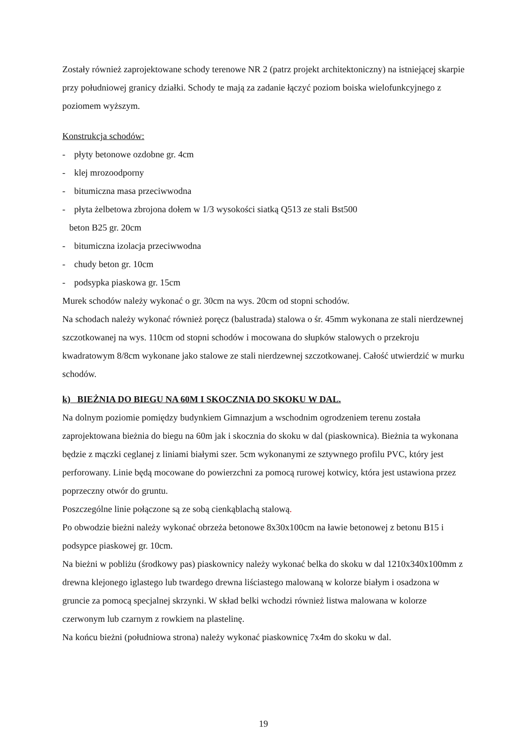Zostały również zaprojektowane schody terenowe NR 2 (patrz projekt architektoniczny) na istniejącej skarpie przy południowej granicy działki. Schody te mają za zadanie łączyć poziom boiska wielofunkcyjnego z poziomem wyższym.
Konstrukcja schodów:
- płyty betonowe ozdobne gr. 4cm
- klej mrozoodporny
- bitumiczna masa przeciwwodna
- płyta żelbetowa zbrojona dołem w 1/3 wysokości siatką Q513 ze stali Bst500
beton B25 gr. 20cm
- bitumiczna izolacja przeciwwodna
- chudy beton gr. 10cm
- podsypka piaskowa gr. 15cm
Murek schodów należy wykonać o gr. 30cm na wys. 20cm od stopni schodów.
Na schodach należy wykonać również poręcz (balustrada) stalowa o śr. 45mm wykonana ze stali nierdzewnej szczotkowanej na wys. 110cm od stopni schodów i mocowana do słupków stalowych o przekroju kwadratowym 8/8cm wykonane jako stalowe ze stali nierdzewnej szczotkowanej. Całość utwierdzić w murku schodów.
k) BIEŻNIA DO BIEGU NA 60M I SKOCZNIA DO SKOKU W DAL.
Na dolnym poziomie pomiędzy budynkiem Gimnazjum a wschodnim ogrodzeniem terenu została zaprojektowana bieżnia do biegu na 60m jak i skocznia do skoku w dal (piaskownica). Bieżnia ta wykonana będzie z mączki ceglanej z liniami białymi szer. 5cm wykonanymi ze sztywnego profilu PVC, który jest perforowany. Linie będą mocowane do powierzchni za pomocą rurowej kotwicy, która jest ustawiona przez poprzeczny otwór do gruntu.
Poszczególne linie połączone są ze sobą cienkąblachą stalową.
Po obwodzie bieżni należy wykonać obrzeża betonowe 8x30x100cm na ławie betonowej z betonu B15 i podsypce piaskowej gr. 10cm.
Na bieżni w pobliżu (środkowy pas) piaskownicy należy wykonać belka do skoku w dal 1210x340x100mm z drewna klejonego iglastego lub twardego drewna liściastego malowaną w kolorze białym i osadzona w gruncie za pomocą specjalnej skrzynki. W skład belki wchodzi również listwa malowana w kolorze czerwonym lub czarnym z rowkiem na plastelinę.
Na końcu bieżni (południowa strona) należy wykonać piaskownicę 7x4m do skoku w dal.
19